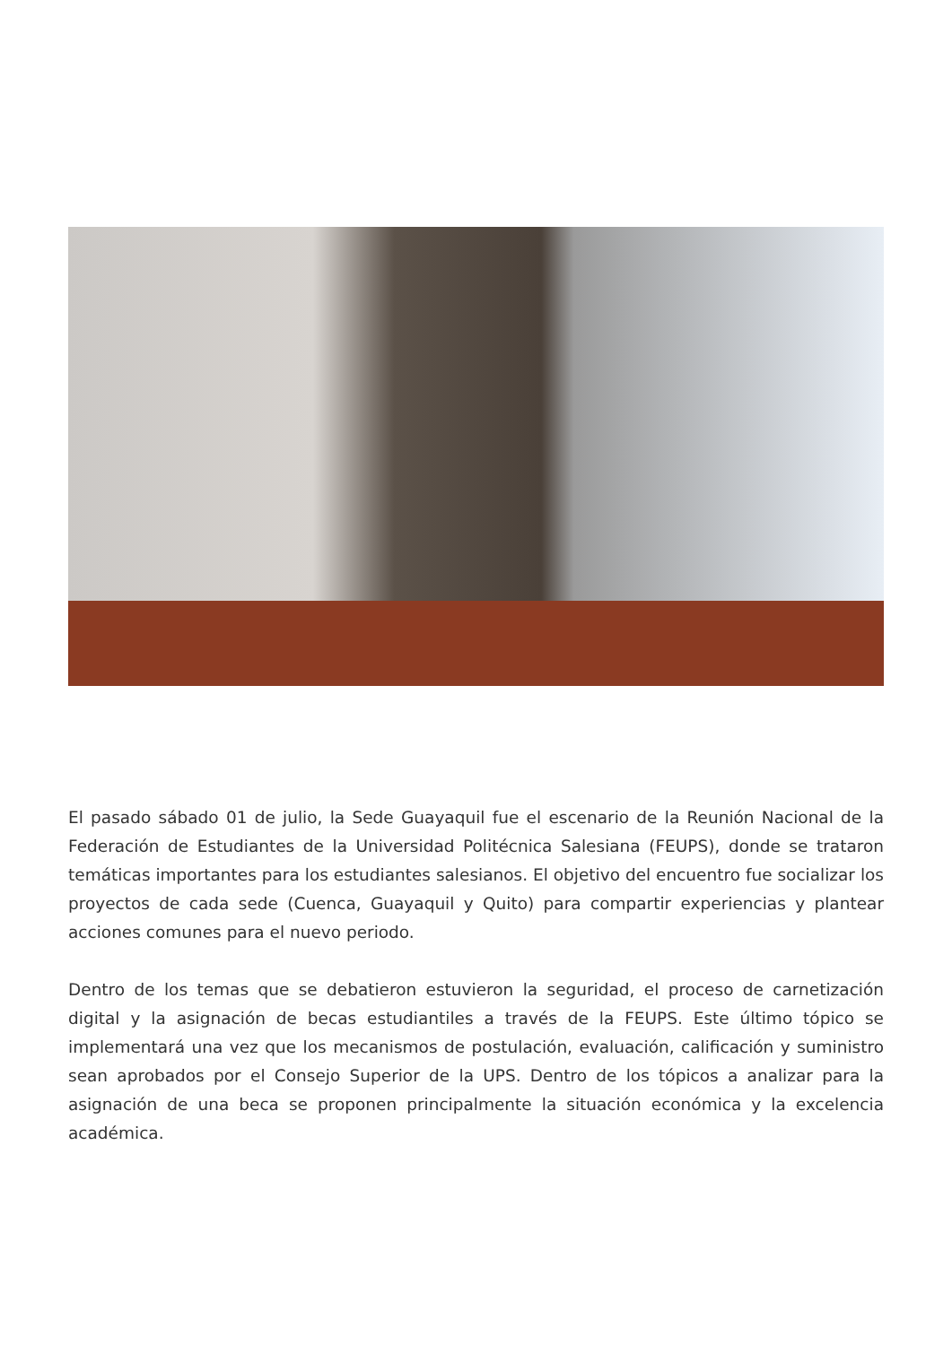El pasado sábado 01 de julio, la Sede Guayaquil fue el escenario de la Reunión Nacional de la Federación de Estudiantes de la Universidad Politécnica Salesiana (FEUPS), donde se trataron temáticas importantes para los estudiantes salesianos. El objetivo del encuentro fue socializar los proyectos de cada sede (Cuenca, Guayaquil y Quito) para compartir experiencias y plantear acciones comunes para el nuevo periodo.
Dentro de los temas que se debatieron estuvieron la seguridad, el proceso de carnetización digital y la asignación de becas estudiantiles a través de la FEUPS. Este último tópico se implementará una vez que los mecanismos de postulación, evaluación, calificación y suministro sean aprobados por el Consejo Superior de la UPS. Dentro de los tópicos a analizar para la asignación de una beca se proponen principalmente la situación económica y la excelencia académica.